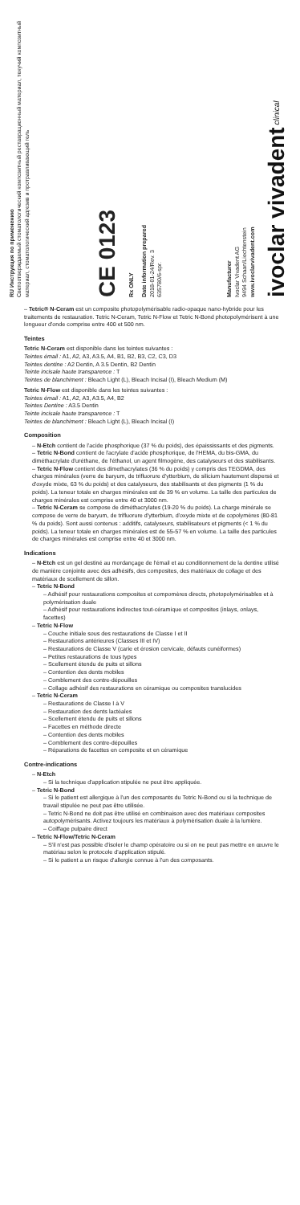RU Инструкция по применению
Светоотверждаемый стоматологический композитный реставрационный материал, текучий композитный материал, стоматологический адгезив и протравливающий гель
CE 0123
Rx ONLY
Date information prepared
2018-01-24/Rev. 3
635780/6-spr.
Manufacturer
Ivoclar Vivadent AG
9494 Schaan/Liechtenstein
www.ivoclarvivadent.com
ivoclar vivadent clinical
– Tetric® N-Ceram est un composite photopolymérisable radio-opaque nano-hybride pour les traitements de restauration. Tetric N-Ceram, Tetric N-Flow et Tetric N-Bond photopolymérisent à une longueur d'onde comprise entre 400 et 500 nm.
Teintes
Tetric N-Ceram est disponible dans les teintes suivantes :
Teintes émail : A1, A2, A3, A3.5, A4, B1, B2, B3, C2, C3, D3
Teintes dentine : A2 Dentin, A 3.5 Dentin, B2 Dentin
Teinte incisale haute transparence : T
Teintes de blanchiment : Bleach Light (L), Bleach Incisal (I), Bleach Medium (M)
Tetric N-Flow est disponible dans les teintes suivantes :
Teintes émail : A1, A2, A3, A3.5, A4, B2
Teintes Dentine : A3.5 Dentin
Teinte incisale haute transparence : T
Teintes de blanchiment : Bleach Light (L), Bleach Incisal (I)
Composition
– N-Etch contient de l'acide phosphorique (37 % du poids), des épaississants et des pigments.
– Tetric N-Bond contient de l'acrylate d'acide phosphorique, de l'HEMA, du bis-GMA, du diméthacrylate d'uréthane, de l'éthanol, un agent filmogène, des catalyseurs et des stabilisants.
– Tetric N-Flow contient des dimethacrylates (36 % du poids) y compris des TEGDMA, des charges minérales (verre de baryum, de trifluorure d'ytterbium, de silicium hautement dispersé et d'oxyde mixte, 63 % du poids) et des catalyseurs, des stabilisants et des pigments (1 % du poids). La teneur totale en charges minérales est de 39 % en volume. La taille des particules de charges minérales est comprise entre 40 et 3000 nm.
– Tetric N-Ceram se compose de diméthacrylates (19-20 % du poids). La charge minérale se compose de verre de baryum, de trifluorure d'ytterbium, d'oxyde mixte et de copolymères (80-81 % du poids). Sont aussi contenus : additifs, catalyseurs, stabilisateurs et pigments (< 1 % du poids). La teneur totale en charges minérales est de 55-57 % en volume. La taille des particules de charges minérales est comprise entre 40 et 3000 nm.
Indications
– N-Etch est un gel destiné au mordançage de l'émail et au conditionnement de la dentine utilisé de manière conjointe avec des adhésifs, des composites, des matériaux de collage et des matériaux de scellement de sillon.
– Tetric N-Bond
– Adhésif pour restaurations composites et compomères directs, photopolymérisables et à polymérisation duale
– Adhésif pour restaurations indirectes tout-céramique et composites (inlays, onlays, facettes)
– Tetric N-Flow
– Couche initiale sous des restaurations de Classe I et II
– Restaurations antérieures (Classes III et IV)
– Restaurations de Classe V (carie et érosion cervicale, défauts cunéiformes)
– Petites restaurations de tous types
– Scellement étendu de puits et sillons
– Contention des dents mobiles
– Comblement des contre-dépouilles
– Collage adhésif des restaurations en céramique ou composites translucides
– Tetric N-Ceram
– Restaurations de Classe I à V
– Restauration des dents lactéales
– Scellement étendu de puits et sillons
– Facettes en méthode directe
– Contention des dents mobiles
– Comblement des contre-dépouilles
– Réparations de facettes en composite et en céramique
Contre-indications
– N-Etch
– Si la technique d'application stipulée ne peut être appliquée.
– Tetric N-Bond
– Si le patient est allergique à l'un des composants du Tetric N-Bond ou si la technique de travail stipulée ne peut pas être utilisée.
– Tetric N-Bond ne doit pas être utilisé en combinaison avec des matériaux composites autopolymérisants. Activez toujours les matériaux à polymérisation duale à la lumière.
– Coiffage pulpaire direct
– Tetric N-Flow/Tetric N-Ceram
– S'il n'est pas possible d'isoler le champ opératoire ou si on ne peut pas mettre en œuvre le matériau selon le protocole d'application stipulé.
– Si le patient a un risque d'allergie connue à l'un des composants.